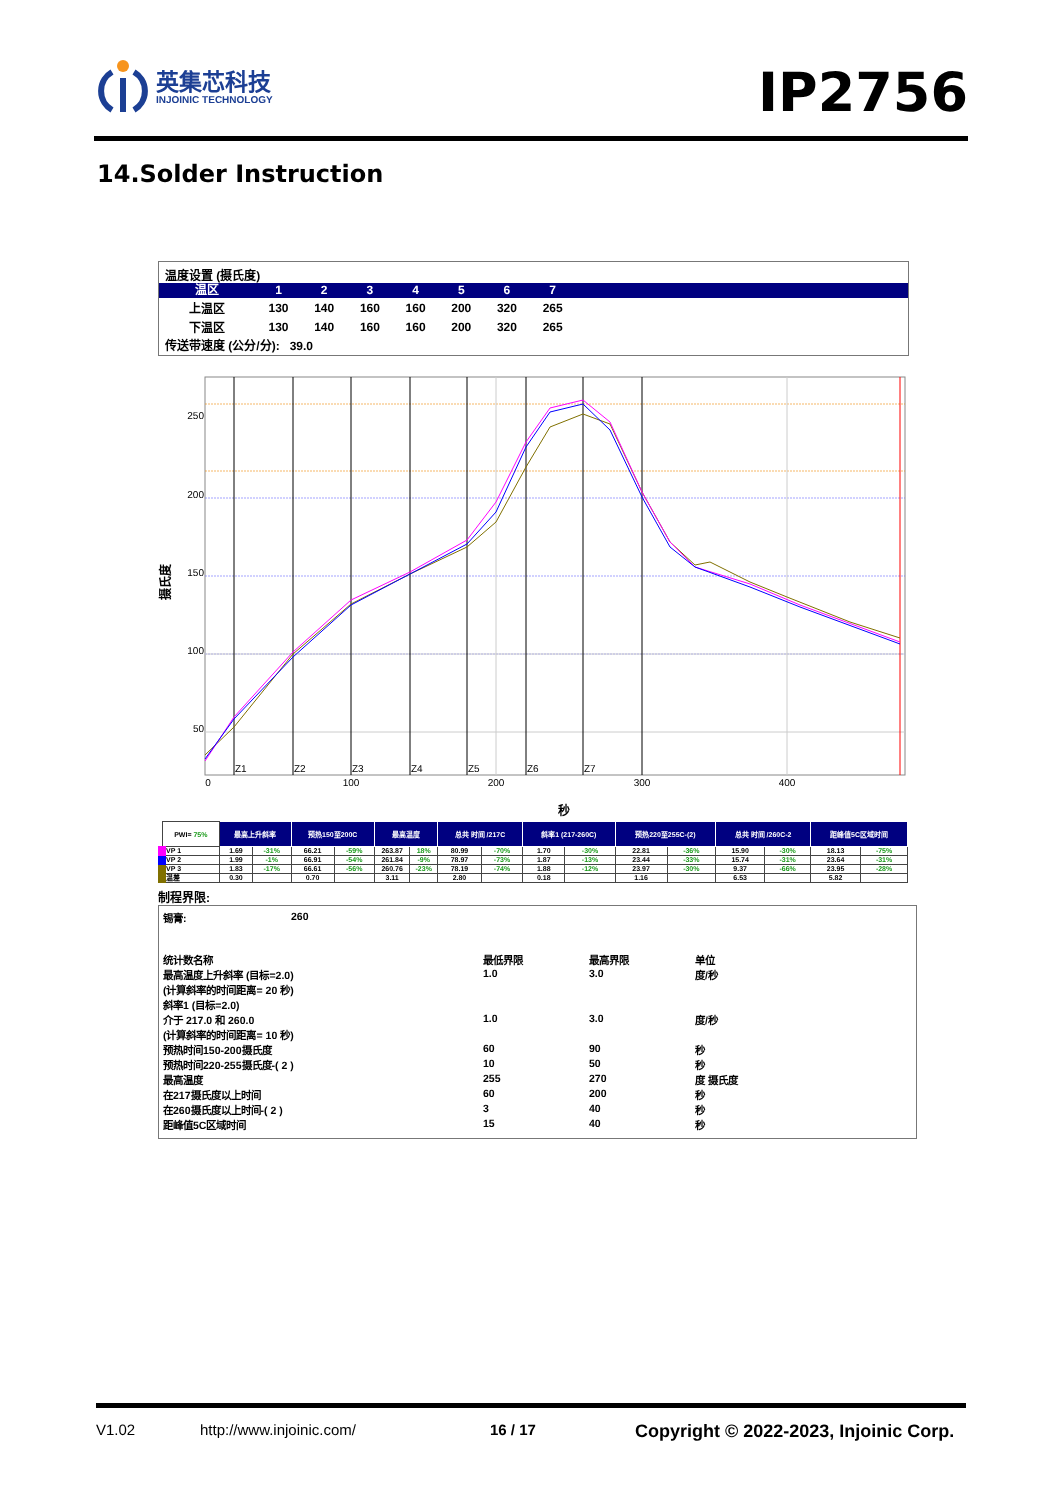英集芯科技
INJOINIC TECHNOLOGY
IP2756
14.Solder Instruction
温度设置 (摄氏度)
| 温区 | 1 | 2 | 3 | 4 | 5 | 6 | 7 | |
| 上温区 | 130 | 140 | 160 | 160 | 200 | 320 | 265 | |
| 下温区 | 130 | 140 | 160 | 160 | 200 | 320 | 265 | |
传送带速度 (公分/分): 39.0
250
200
150
100
50
Z1
Z2
Z3
Z4
Z5
Z6
Z7
0
100
200
300
400
秒
摄氏度
| PWI= 75% | 最高上升斜率 | | 预热150至200C | | 最高温度 | | 总共 时间 /217C | | 斜率1 (217-260C) | | 预热220至255C-(2) | | 总共 时间 /260C-2 | | 距峰值5C区域时间 | |
| --- | --- | --- | --- | --- | --- | --- | --- | --- | --- | --- | --- | --- | --- | --- | --- | --- |
| VP 1 | 1.69 | -31% | 66.21 | -59% | 263.87 | 18% | 80.99 | -70% | 1.70 | -30% | 22.81 | -36% | 15.90 | -30% | 18.13 | -75% |
| VP 2 | 1.99 | -1% | 66.91 | -54% | 261.84 | -9% | 78.97 | -73% | 1.87 | -13% | 23.44 | -33% | 15.74 | -31% | 23.64 | -31% |
| VP 3 | 1.83 | -17% | 66.61 | -56% | 260.76 | -23% | 78.19 | -74% | 1.88 | -12% | 23.97 | -30% | 9.37 | -66% | 23.95 | -28% |
| 温差 | 0.30 | | 0.70 | | 3.11 | | 2.80 | | 0.18 | | 1.16 | | 6.53 | | 5.82 | |
制程界限:
| 锡膏: | 260 | | | |
| 统计数名称 | | 最低界限 | 最高界限 | 单位 |
| 最高温度上升斜率 (目标=2.0) | | 1.0 | 3.0 | 度/秒 |
| (计算斜率的时间距离= 20 秒) | | | | |
| 斜率1 (目标=2.0) | | | | |
| 介于 217.0 和 260.0 | | 1.0 | 3.0 | 度/秒 |
| (计算斜率的时间距离= 10 秒) | | | | |
| 预热时间150-200摄氏度 | | 60 | 90 | 秒 |
| 预热时间220-255摄氏度-( 2 ) | | 10 | 50 | 秒 |
| 最高温度 | | 255 | 270 | 度 摄氏度 |
| 在217摄氏度以上时间 | | 60 | 200 | 秒 |
| 在260摄氏度以上时间-( 2 ) | | 3 | 40 | 秒 |
| 距峰值5C区域时间 | | 15 | 40 | 秒 |
V1.02 http://www.injoinic.com/ 16 / 17 Copyright © 2022-2023, Injoinic Corp.